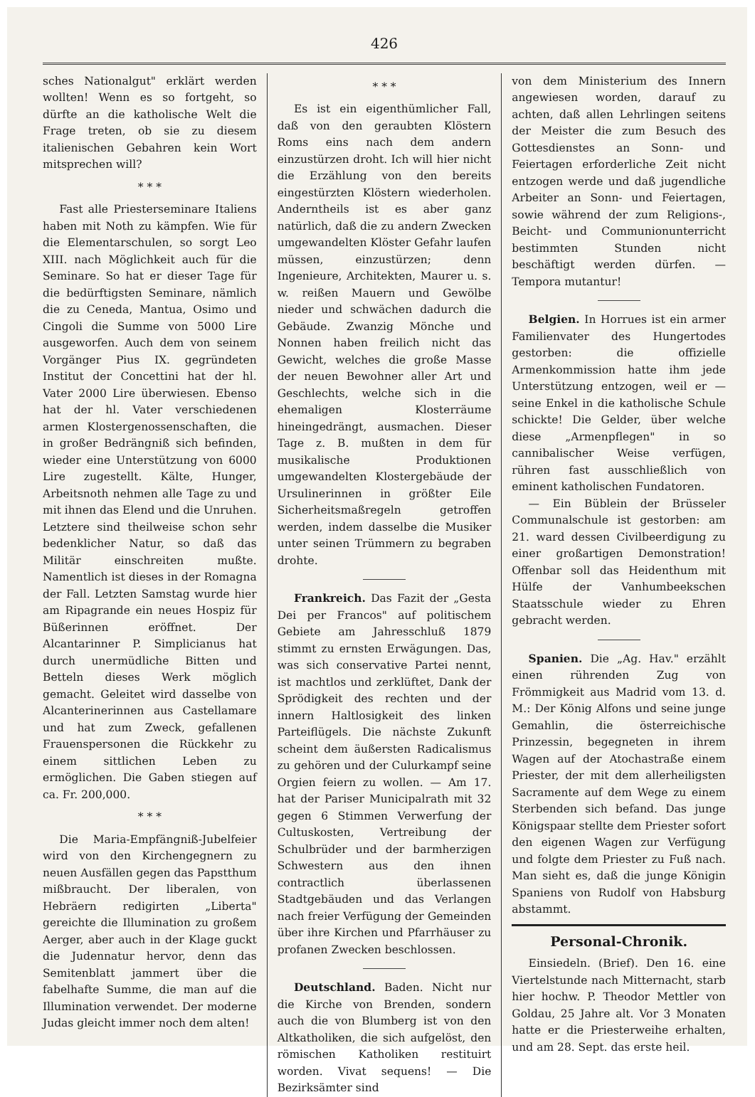426
sches Nationalgut" erklärt werden wollten! Wenn es so fortgeht, so dürfte an die katholische Welt die Frage treten, ob sie zu diesem italienischen Gebahren kein Wort mitsprechen will?
* * *
Fast alle Priesterseminare Italiens haben mit Noth zu kämpfen. Wie für die Elementarschulen, so sorgt Leo XIII. nach Möglichkeit auch für die Seminare. So hat er dieser Tage für die bedürftigsten Seminare, nämlich die zu Ceneda, Mantua, Osimo und Cingoli die Summe von 5000 Lire ausgeworfen. Auch dem von seinem Vorgänger Pius IX. gegründeten Institut der Concettini hat der hl. Vater 2000 Lire überwiesen. Ebenso hat der hl. Vater verschiedenen armen Klostergenossenschaften, die in großer Bedrängniß sich befinden, wieder eine Unterstützung von 6000 Lire zugestellt. Kälte, Hunger, Arbeitsnoth nehmen alle Tage zu und mit ihnen das Elend und die Unruhen. Letztere sind theilweise schon sehr bedenklicher Natur, so daß das Militär einschreiten mußte. Namentlich ist dieses in der Romagna der Fall. Letzten Samstag wurde hier am Ripagrande ein neues Hospiz für Büßerinnen eröffnet. Der Alcantarinner P. Simplicianus hat durch unermüdliche Bitten und Betteln dieses Werk möglich gemacht. Geleitet wird dasselbe von Alcanterinerinnen aus Castellamare und hat zum Zweck, gefallenen Frauenspersonen die Rückkehr zu einem sittlichen Leben zu ermöglichen. Die Gaben stiegen auf ca. Fr. 200,000.
* * *
Die Maria-Empfängniß-Jubelfeier wird von den Kirchengegnern zu neuen Ausfällen gegen das Papstthum mißbraucht. Der liberalen, von Hebräern redigirten „Liberta" gereichte die Illumination zu großem Aerger, aber auch in der Klage guckt die Judennatur hervor, denn das Semitenblatt jammert über die fabelhafte Summe, die man auf die Illumination verwendet. Der moderne Judas gleicht immer noch dem alten!
* * *
Es ist ein eigenthümlicher Fall, daß von den geraubten Klöstern Roms eins nach dem andern einzustürzen droht. Ich will hier nicht die Erzählung von den bereits eingestürzten Klöstern wiederholen. Anderntheils ist es aber ganz natürlich, daß die zu andern Zwecken umgewandelten Klöster Gefahr laufen müssen, einzustürzen; denn Ingenieure, Architekten, Maurer u. s. w. reißen Mauern und Gewölbe nieder und schwächen dadurch die Gebäude. Zwanzig Mönche und Nonnen haben freilich nicht das Gewicht, welches die große Masse der neuen Bewohner aller Art und Geschlechts, welche sich in die ehemaligen Klosterräume hineingedrängt, ausmachen. Dieser Tage z. B. mußten in dem für musikalische Produktionen umgewandelten Klostergebäude der Ursulinerinnen in größter Eile Sicherheitsmaßregeln getroffen werden, indem dasselbe die Musiker unter seinen Trümmern zu begraben drohte.
Frankreich. Das Fazit der „Gesta Dei per Francos" auf politischem Gebiete am Jahresschluß 1879 stimmt zu ernsten Erwägungen. Das, was sich conservative Partei nennt, ist machtlos und zerklüftet, Dank der Sprödigkeit des rechten und der innern Haltlosigkeit des linken Parteiflügels. Die nächste Zukunft scheint dem äußersten Radicalismus zu gehören und der Culurkampf seine Orgien feiern zu wollen. — Am 17. hat der Pariser Municipalrath mit 32 gegen 6 Stimmen Verwerfung der Cultuskosten, Vertreibung der Schulbrüder und der barmherzigen Schwestern aus den ihnen contractlich überlassenen Stadtgebäuden und das Verlangen nach freier Verfügung der Gemeinden über ihre Kirchen und Pfarrhäuser zu profanen Zwecken beschlossen.
Deutschland. Baden. Nicht nur die Kirche von Brenden, sondern auch die von Blumberg ist von den Altkatholiken, die sich aufgelöst, den römischen Katholiken restituirt worden. Vivat sequens! — Die Bezirksämter sind
von dem Ministerium des Innern angewiesen worden, darauf zu achten, daß allen Lehrlingen seitens der Meister die zum Besuch des Gottesdienstes an Sonn- und Feiertagen erforderliche Zeit nicht entzogen werde und daß jugendliche Arbeiter an Sonn- und Feiertagen, sowie während der zum Religions-, Beicht- und Communionunterricht bestimmten Stunden nicht beschäftigt werden dürfen. — Tempora mutantur!
Belgien. In Horrues ist ein armer Familienvater des Hungertodes gestorben: die offizielle Armenkommission hatte ihm jede Unterstützung entzogen, weil er — seine Enkel in die katholische Schule schickte! Die Gelder, über welche diese „Armenpflegen" in so cannibalischer Weise verfügen, rühren fast ausschließlich von eminent katholischen Fundatoren.
— Ein Büblein der Brüsseler Communalschule ist gestorben: am 21. ward dessen Civilbeerdigung zu einer großartigen Demonstration! Offenbar soll das Heidenthum mit Hülfe der Vanhumbeekschen Staatsschule wieder zu Ehren gebracht werden.
Spanien. Die „Ag. Hav." erzählt einen rührenden Zug von Frömmigkeit aus Madrid vom 13. d. M.: Der König Alfons und seine junge Gemahlin, die österreichische Prinzessin, begegneten in ihrem Wagen auf der Atochastraße einem Priester, der mit dem allerheiligsten Sacramente auf dem Wege zu einem Sterbenden sich befand. Das junge Königspaar stellte dem Priester sofort den eigenen Wagen zur Verfügung und folgte dem Priester zu Fuß nach. Man sieht es, daß die junge Königin Spaniens von Rudolf von Habsburg abstammt.
Personal-Chronik.
Einsiedeln. (Brief). Den 16. eine Viertelstunde nach Mitternacht, starb hier hochw. P. Theodor Mettler von Goldau, 25 Jahre alt. Vor 3 Monaten hatte er die Priesterweihe erhalten, und am 28. Sept. das erste heil.